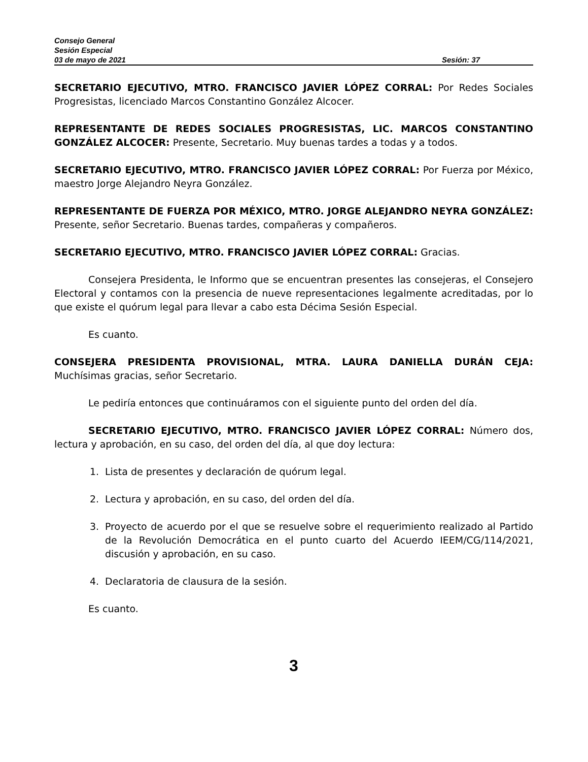Consejo General
Sesión Especial
03 de mayo de 2021 Sesión: 37
SECRETARIO EJECUTIVO, MTRO. FRANCISCO JAVIER LÓPEZ CORRAL: Por Redes Sociales Progresistas, licenciado Marcos Constantino González Alcocer.
REPRESENTANTE DE REDES SOCIALES PROGRESISTAS, LIC. MARCOS CONSTANTINO GONZÁLEZ ALCOCER: Presente, Secretario. Muy buenas tardes a todas y a todos.
SECRETARIO EJECUTIVO, MTRO. FRANCISCO JAVIER LÓPEZ CORRAL: Por Fuerza por México, maestro Jorge Alejandro Neyra González.
REPRESENTANTE DE FUERZA POR MÉXICO, MTRO. JORGE ALEJANDRO NEYRA GONZÁLEZ: Presente, señor Secretario. Buenas tardes, compañeras y compañeros.
SECRETARIO EJECUTIVO, MTRO. FRANCISCO JAVIER LÓPEZ CORRAL: Gracias.
Consejera Presidenta, le Informo que se encuentran presentes las consejeras, el Consejero Electoral y contamos con la presencia de nueve representaciones legalmente acreditadas, por lo que existe el quórum legal para llevar a cabo esta Décima Sesión Especial.
Es cuanto.
CONSEJERA PRESIDENTA PROVISIONAL, MTRA. LAURA DANIELLA DURÁN CEJA: Muchísimas gracias, señor Secretario.
Le pediría entonces que continuáramos con el siguiente punto del orden del día.
SECRETARIO EJECUTIVO, MTRO. FRANCISCO JAVIER LÓPEZ CORRAL: Número dos, lectura y aprobación, en su caso, del orden del día, al que doy lectura:
1. Lista de presentes y declaración de quórum legal.
2. Lectura y aprobación, en su caso, del orden del día.
3. Proyecto de acuerdo por el que se resuelve sobre el requerimiento realizado al Partido de la Revolución Democrática en el punto cuarto del Acuerdo IEEM/CG/114/2021, discusión y aprobación, en su caso.
4. Declaratoria de clausura de la sesión.
Es cuanto.
3